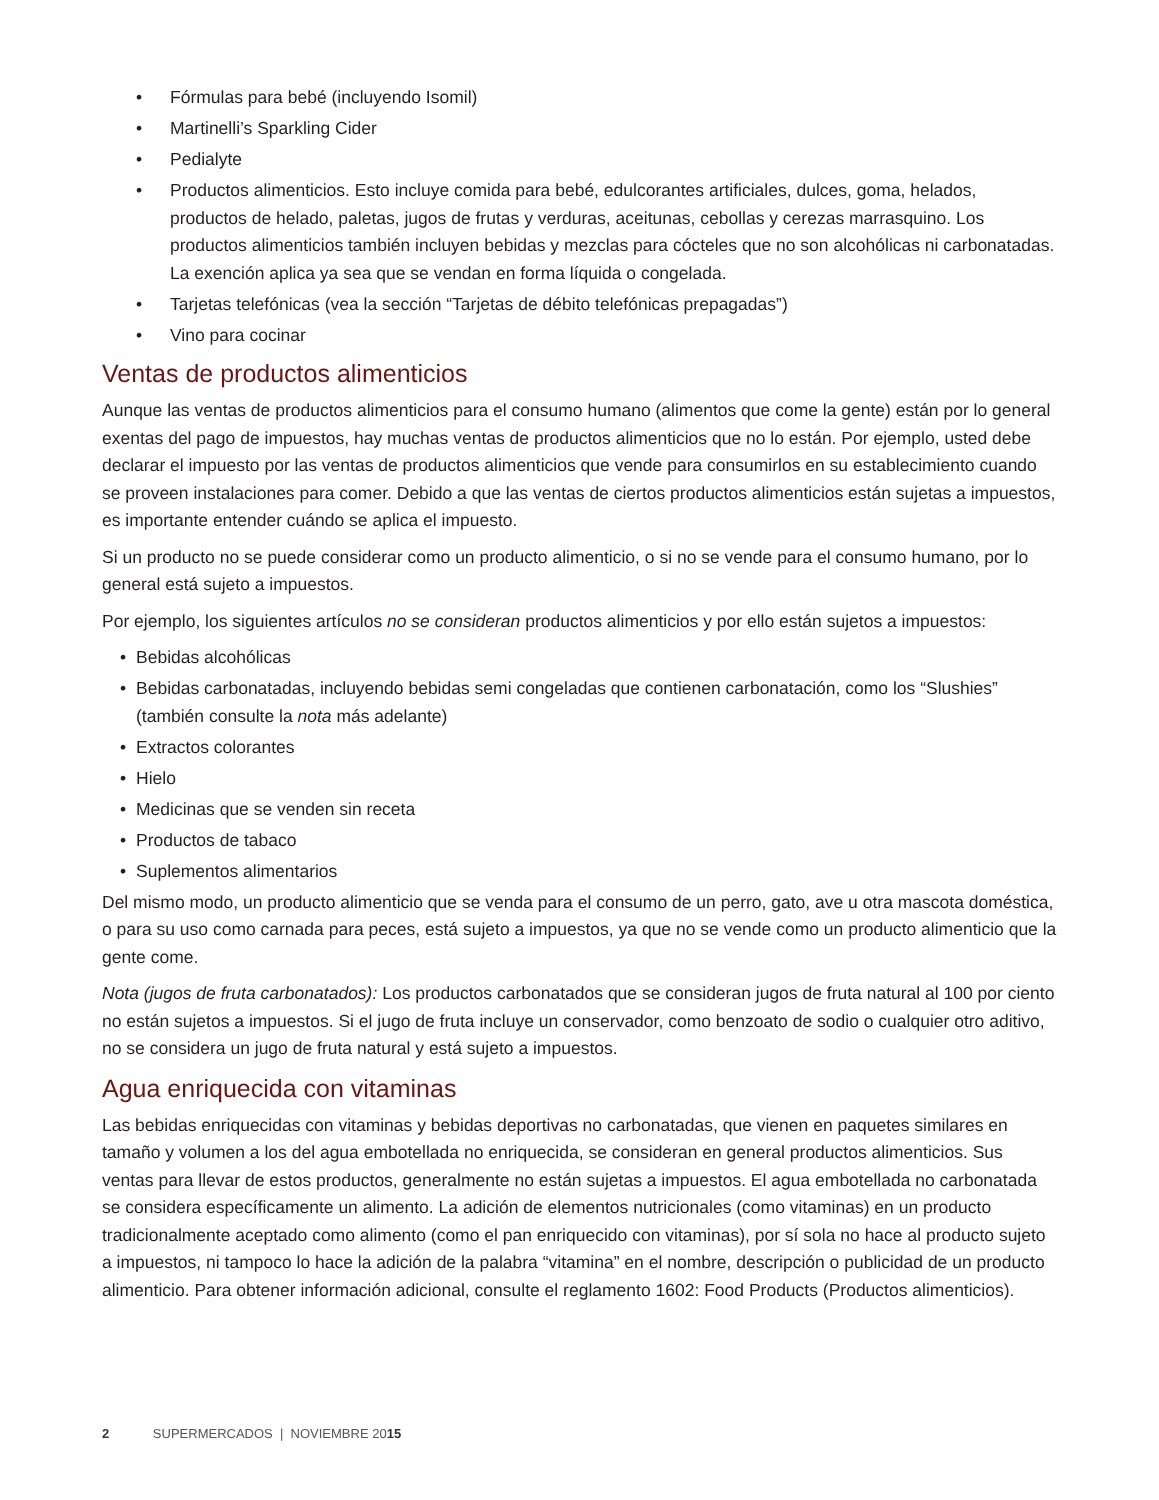• Fórmulas para bebé (incluyendo Isomil)
• Martinelli’s Sparkling Cider
• Pedialyte
• Productos alimenticios. Esto incluye comida para bebé, edulcorantes artificiales, dulces, goma, helados, productos de helado, paletas, jugos de frutas y verduras, aceitunas, cebollas y cerezas marrasquino. Los productos alimenticios también incluyen bebidas y mezclas para cócteles que no son alcohólicas ni carbonatadas. La exención aplica ya sea que se vendan en forma líquida o congelada.
• Tarjetas telefónicas (vea la sección “Tarjetas de débito telefónicas prepagadas”)
• Vino para cocinar
Ventas de productos alimenticios
Aunque las ventas de productos alimenticios para el consumo humano (alimentos que come la gente) están por lo general exentas del pago de impuestos, hay muchas ventas de productos alimenticios que no lo están. Por ejemplo, usted debe declarar el impuesto por las ventas de productos alimenticios que vende para consumirlos en su establecimiento cuando se proveen instalaciones para comer. Debido a que las ventas de ciertos productos alimenticios están sujetas a impuestos, es importante entender cuándo se aplica el impuesto.
Si un producto no se puede considerar como un producto alimenticio, o si no se vende para el consumo humano, por lo general está sujeto a impuestos.
Por ejemplo, los siguientes artículos no se consideran productos alimenticios y por ello están sujetos a impuestos:
• Bebidas alcohólicas
• Bebidas carbonatadas, incluyendo bebidas semi congeladas que contienen carbonatación, como los “Slushies” (también consulte la nota más adelante)
• Extractos colorantes
• Hielo
• Medicinas que se venden sin receta
• Productos de tabaco
• Suplementos alimentarios
Del mismo modo, un producto alimenticio que se venda para el consumo de un perro, gato, ave u otra mascota doméstica, o para su uso como carnada para peces, está sujeto a impuestos, ya que no se vende como un producto alimenticio que la gente come.
Nota (jugos de fruta carbonatados): Los productos carbonatados que se consideran jugos de fruta natural al 100 por ciento no están sujetos a impuestos. Si el jugo de fruta incluye un conservador, como benzoato de sodio o cualquier otro aditivo, no se considera un jugo de fruta natural y está sujeto a impuestos.
Agua enriquecida con vitaminas
Las bebidas enriquecidas con vitaminas y bebidas deportivas no carbonatadas, que vienen en paquetes similares en tamaño y volumen a los del agua embotellada no enriquecida, se consideran en general productos alimenticios. Sus ventas para llevar de estos productos, generalmente no están sujetas a impuestos. El agua embotellada no carbonatada se considera específicamente un alimento. La adición de elementos nutricionales (como vitaminas) en un producto tradicionalmente aceptado como alimento (como el pan enriquecido con vitaminas), por sí sola no hace al producto sujeto a impuestos, ni tampoco lo hace la adición de la palabra “vitamina” en el nombre, descripción o publicidad de un producto alimenticio. Para obtener información adicional, consulte el reglamento 1602: Food Products (Productos alimenticios).
2 SUPERMERCADOS | NOVIEMBRE 2015